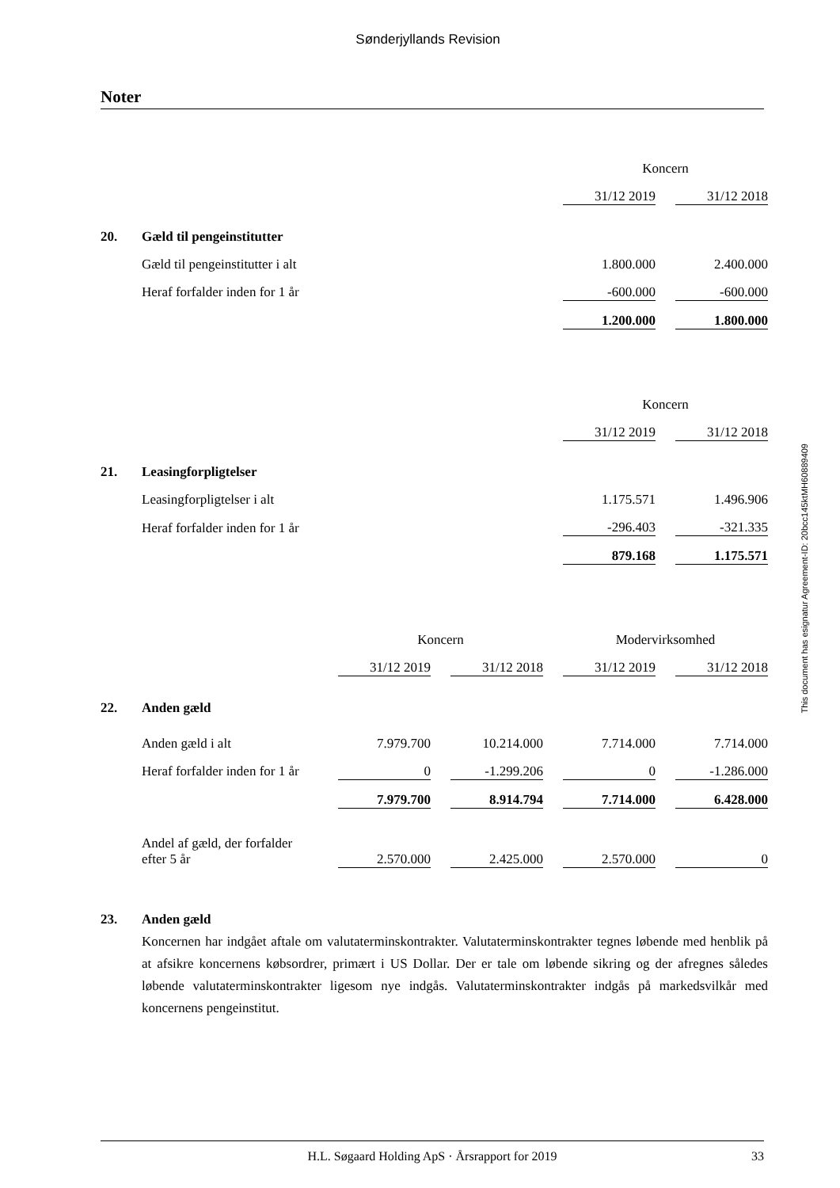Sønderjyllands Revision
Noter
This document has esignatur Agreement-ID: 20bcc145ktMH60889409
| | | Koncern | | |
| | | 31/12 2019 | | 31/12 2018 |
| 20. | Gæld til pengeinstitutter | | | |
| | Gæld til pengeinstitutter i alt | 1.800.000 | | 2.400.000 |
| | Heraf forfalder inden for 1 år | -600.000 | | -600.000 |
| | | 1.200.000 | | 1.800.000 |
| | | Koncern | | |
| | | 31/12 2019 | | 31/12 2018 |
| 21. | Leasingforpligtelser | | | |
| | Leasingforpligtelser i alt | 1.175.571 | | 1.496.906 |
| | Heraf forfalder inden for 1 år | -296.403 | | -321.335 |
| | | 879.168 | | 1.175.571 |
| | | Koncern | | | | Modervirksomhed | | |
| | | 31/12 2019 | | 31/12 2018 | | 31/12 2019 | | 31/12 2018 |
| 22. | Anden gæld | | | | | | | |
| | Anden gæld i alt | 7.979.700 | | 10.214.000 | | 7.714.000 | | 7.714.000 |
| | Heraf forfalder inden for 1 år | 0 | | -1.299.206 | | 0 | | -1.286.000 |
| | | 7.979.700 | | 8.914.794 | | 7.714.000 | | 6.428.000 |
| | Andel af gæld, der forfalder efter 5 år | 2.570.000 | | 2.425.000 | | 2.570.000 | | 0 |
23. Anden gæld
Koncernen har indgået aftale om valutaterminskontrakter. Valutaterminskontrakter tegnes løbende med henblik på at afsikre koncernens købsordrer, primært i US Dollar. Der er tale om løbende sikring og der afregnes således løbende valutaterminskontrakter ligesom nye indgås. Valutaterminskontrakter indgås på markedsvilkår med koncernens pengeinstitut.
H.L. Søgaard Holding ApS · Årsrapport for 2019 33